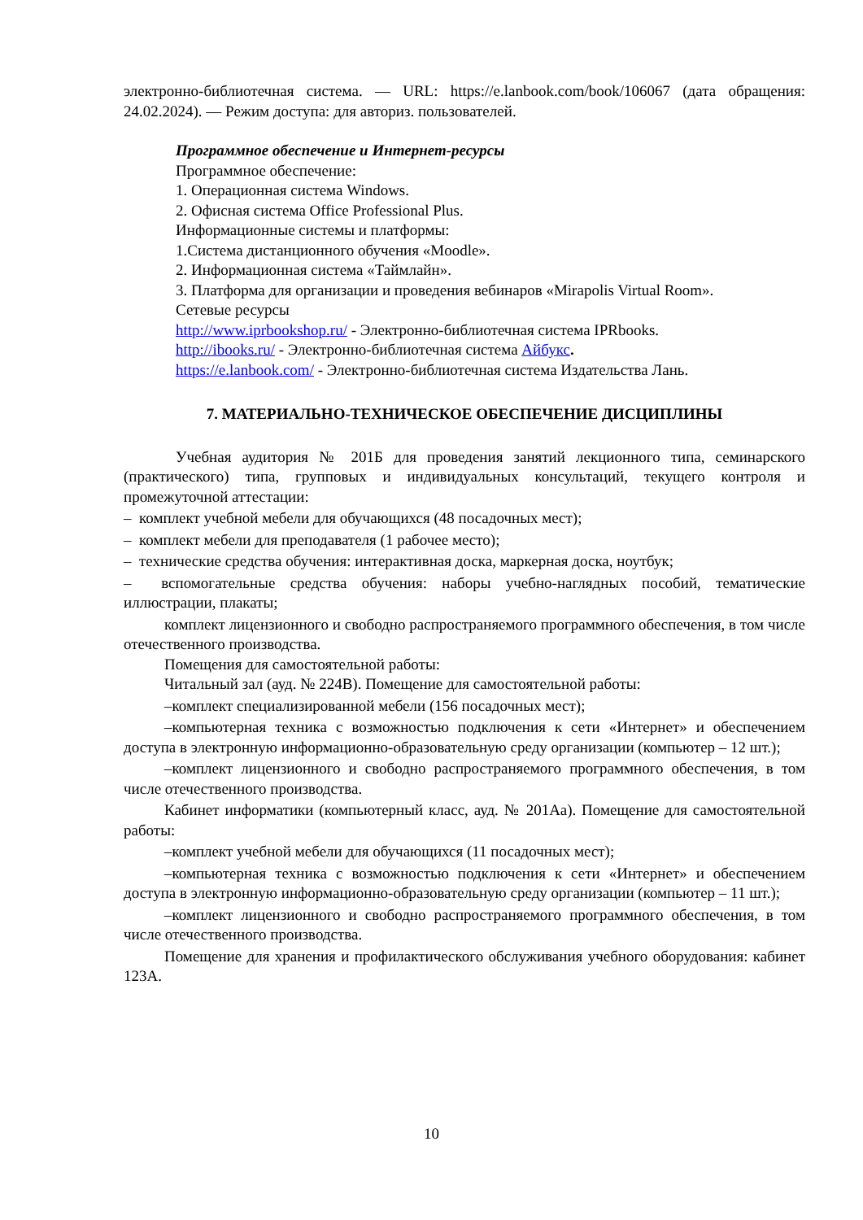электронно-библиотечная система. — URL: https://e.lanbook.com/book/106067 (дата обращения: 24.02.2024). — Режим доступа: для авториз. пользователей.
Программное обеспечение и Интернет-ресурсы
Программное обеспечение:
1. Операционная система Windows.
2. Офисная система Office Professional Plus.
Информационные системы и платформы:
1.Система дистанционного обучения «Moodle».
2. Информационная система «Таймлайн».
3. Платформа для организации и проведения вебинаров «Mirapolis Virtual Room».
Сетевые ресурсы
http://www.iprbookshop.ru/ - Электронно-библиотечная система IPRbooks.
http://ibooks.ru/ - Электронно-библиотечная система Айбукс.
https://e.lanbook.com/ - Электронно-библиотечная система Издательства Лань.
7. МАТЕРИАЛЬНО-ТЕХНИЧЕСКОЕ ОБЕСПЕЧЕНИЕ ДИСЦИПЛИНЫ
Учебная аудитория № 201Б для проведения занятий лекционного типа, семинарского (практического) типа, групповых и индивидуальных консультаций, текущего контроля и промежуточной аттестации:
– комплект учебной мебели для обучающихся (48 посадочных мест);
– комплект мебели для преподавателя (1 рабочее место);
– технические средства обучения: интерактивная доска, маркерная доска, ноутбук;
– вспомогательные средства обучения: наборы учебно-наглядных пособий, тематические иллюстрации, плакаты;
комплект лицензионного и свободно распространяемого программного обеспечения, в том числе отечественного производства.
Помещения для самостоятельной работы:
Читальный зал (ауд. № 224В). Помещение для самостоятельной работы:
–комплект специализированной мебели (156 посадочных мест);
–компьютерная техника с возможностью подключения к сети «Интернет» и обеспечением доступа в электронную информационно-образовательную среду организации (компьютер – 12 шт.);
–комплект лицензионного и свободно распространяемого программного обеспечения, в том числе отечественного производства.
Кабинет информатики (компьютерный класс, ауд. № 201Аа). Помещение для самостоятельной работы:
–комплект учебной мебели для обучающихся (11 посадочных мест);
–компьютерная техника с возможностью подключения к сети «Интернет» и обеспечением доступа в электронную информационно-образовательную среду организации (компьютер – 11 шт.);
–комплект лицензионного и свободно распространяемого программного обеспечения, в том числе отечественного производства.
Помещение для хранения и профилактического обслуживания учебного оборудования: кабинет 123А.
10